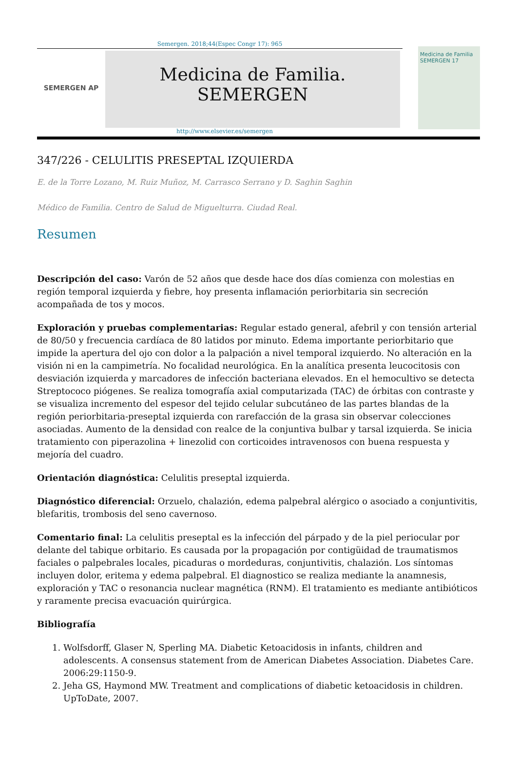Semergen. 2018;44(Espec Congr 17): 965
SEMERGEN AP
Medicina de Familia. SEMERGEN
http://www.elsevier.es/semergen
Medicina de Familia
SEMERGEN 17
347/226 - CELULITIS PRESEPTAL IZQUIERDA
E. de la Torre Lozano, M. Ruiz Muñoz, M. Carrasco Serrano y D. Saghin Saghin
Médico de Familia. Centro de Salud de Miguelturra. Ciudad Real.
Resumen
Descripción del caso: Varón de 52 años que desde hace dos días comienza con molestias en región temporal izquierda y fiebre, hoy presenta inflamación periorbitaria sin secreción acompañada de tos y mocos.
Exploración y pruebas complementarias: Regular estado general, afebril y con tensión arterial de 80/50 y frecuencia cardíaca de 80 latidos por minuto. Edema importante periorbitario que impide la apertura del ojo con dolor a la palpación a nivel temporal izquierdo. No alteración en la visión ni en la campimetría. No focalidad neurológica. En la analítica presenta leucocitosis con desviación izquierda y marcadores de infección bacteriana elevados. En el hemocultivo se detecta Streptococo piógenes. Se realiza tomografía axial computarizada (TAC) de órbitas con contraste y se visualiza incremento del espesor del tejido celular subcutáneo de las partes blandas de la región periorbitaria-preseptal izquierda con rarefacción de la grasa sin observar colecciones asociadas. Aumento de la densidad con realce de la conjuntiva bulbar y tarsal izquierda. Se inicia tratamiento con piperazolina + linezolid con corticoides intravenosos con buena respuesta y mejoría del cuadro.
Orientación diagnóstica: Celulitis preseptal izquierda.
Diagnóstico diferencial: Orzuelo, chalazión, edema palpebral alérgico o asociado a conjuntivitis, blefaritis, trombosis del seno cavernoso.
Comentario final: La celulitis preseptal es la infección del párpado y de la piel periocular por delante del tabique orbitario. Es causada por la propagación por contigüidad de traumatismos faciales o palpebrales locales, picaduras o mordeduras, conjuntivitis, chalazión. Los síntomas incluyen dolor, eritema y edema palpebral. El diagnostico se realiza mediante la anamnesis, exploración y TAC o resonancia nuclear magnética (RNM). El tratamiento es mediante antibióticos y raramente precisa evacuación quirúrgica.
Bibliografía
1. Wolfsdorff, Glaser N, Sperling MA. Diabetic Ketoacidosis in infants, children and adolescents. A consensus statement from de American Diabetes Association. Diabetes Care. 2006:29:1150-9.
2. Jeha GS, Haymond MW. Treatment and complications of diabetic ketoacidosis in children. UpToDate, 2007.